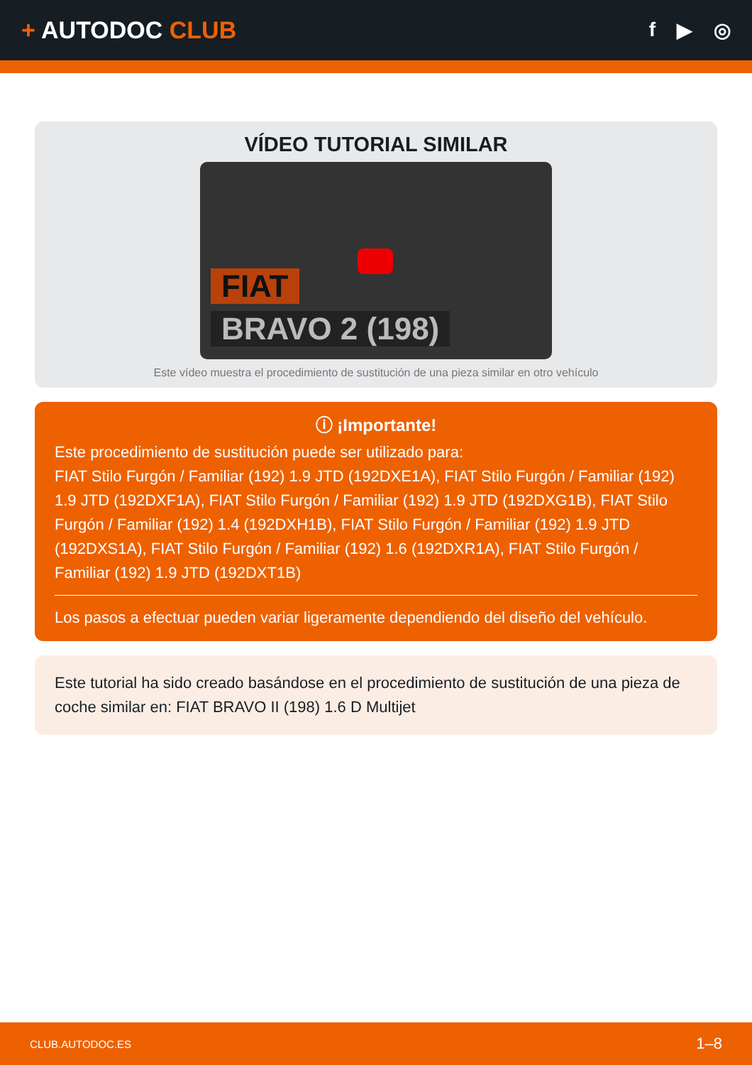+ AUTODOC CLUB
f ▶ ◎
VÍDEO TUTORIAL SIMILAR
FIAT
BRAVO 2 (198)
Este vídeo muestra el procedimiento de sustitución de una pieza similar en otro vehículo
ⓘ ¡Importante!
Este procedimiento de sustitución puede ser utilizado para:
FIAT Stilo Furgón / Familiar (192) 1.9 JTD (192DXE1A), FIAT Stilo Furgón / Familiar (192) 1.9 JTD (192DXF1A), FIAT Stilo Furgón / Familiar (192) 1.9 JTD (192DXG1B), FIAT Stilo Furgón / Familiar (192) 1.4 (192DXH1B), FIAT Stilo Furgón / Familiar (192) 1.9 JTD (192DXS1A), FIAT Stilo Furgón / Familiar (192) 1.6 (192DXR1A), FIAT Stilo Furgón / Familiar (192) 1.9 JTD (192DXT1B)
Los pasos a efectuar pueden variar ligeramente dependiendo del diseño del vehículo.
Este tutorial ha sido creado basándose en el procedimiento de sustitución de una pieza de coche similar en: FIAT BRAVO II (198) 1.6 D Multijet
CLUB.AUTODOC.ES 1–8